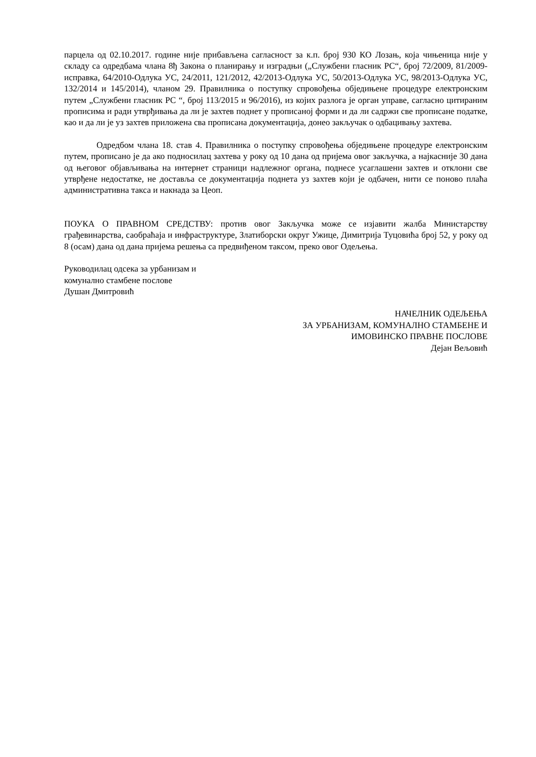парцела од 02.10.2017. године није прибављена сагласност за к.п. број 930 КО Лозањ, која чињеница није у складу са одредбама члана 8ђ Закона о планирању и изградњи („Службени гласник РС“, број 72/2009, 81/2009-исправка, 64/2010-Одлука УС, 24/2011, 121/2012, 42/2013-Одлука УС, 50/2013-Одлука УС, 98/2013-Одлука УС, 132/2014 и 145/2014), чланом 29. Правилника о поступку спровођења обједињене процедуре електронским путем „Службени гласник РС “, број 113/2015 и 96/2016), из којих разлога је орган управе, сагласно цитираним прописима и ради утврђивања да ли је захтев поднет у прописаној форми и да ли садржи све прописане податке, као и да ли је уз захтев приложена сва прописана документација, донео закључак о одбацивању захтева.
Одредбом члана 18. став 4. Правилника о поступку спровођења обједињене процедуре електронским путем, прописано је да ако подносилац захтева у року од 10 дана од пријема овог закључка, а најкасније 30 дана од његовог објављивања на интернет страници надлежног органа, поднесе усаглашени захтев и отклони све утврђене недостатке, не доставља се документација поднета уз захтев који је одбачен, нити се поново плаћа административна такса и накнада за Цеоп.
ПОУКА О ПРАВНОМ СРЕДСТВУ: против овог Закључка може се изјавити жалба Министарству грађевинарства, саобраћаја и инфраструктуре, Златиборски округ Ужице, Димитрија Туцовића број 52, у року од 8 (осам) дана од дана пријема решења са предвиђеном таксом, преко овог Одељења.
Руководилац одсека за урбанизам и
комунално стамбене послове
Душан Дмитровић
НАЧЕЛНИК ОДЕЉЕЊА
ЗА УРБАНИЗАМ, КОМУНАЛНО СТАМБЕНЕ И
ИМОВИНСКО ПРАВНЕ ПОСЛОВЕ
Дејан Вељовић